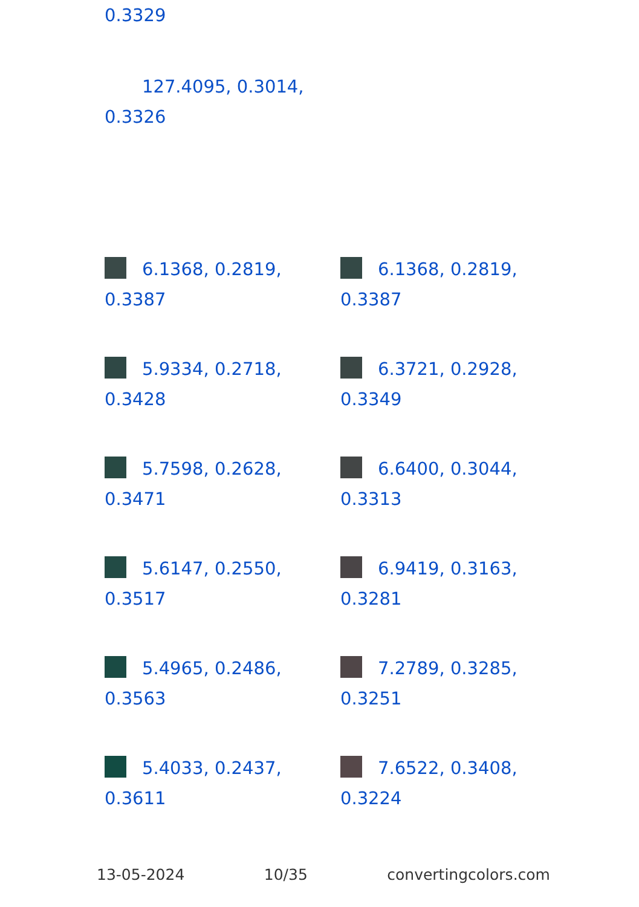0.3329
127.4095, 0.3014, 0.3326
6.1368, 0.2819, 0.3387 6.1368, 0.2819, 0.3387
5.9334, 0.2718, 0.3428 6.3721, 0.2928, 0.3349
5.7598, 0.2628, 0.3471 6.6400, 0.3044, 0.3313
5.6147, 0.2550, 0.3517 6.9419, 0.3163, 0.3281
5.4965, 0.2486, 0.3563 7.2789, 0.3285, 0.3251
5.4033, 0.2437, 0.3611 7.6522, 0.3408, 0.3224
13-05-2024 10/35 convertingcolors.com